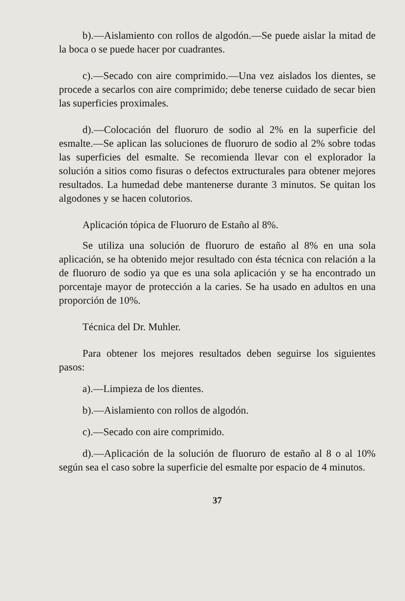b).—Aislamiento con rollos de algodón.—Se puede aislar la mitad de la boca o se puede hacer por cuadrantes.
c).—Secado con aire comprimido.—Una vez aislados los dientes, se procede a secarlos con aire comprimido; debe tenerse cuidado de secar bien las superficies proximales.
d).—Colocación del fluoruro de sodio al 2% en la superficie del esmalte.—Se aplican las soluciones de fluoruro de sodio al 2% sobre todas las superficies del esmalte. Se recomienda llevar con el explorador la solución a sitios como fisuras o defectos extructurales para obtener mejores resultados. La humedad debe mantenerse durante 3 minutos. Se quitan los algodones y se hacen colutorios.
Aplicación tópica de Fluoruro de Estaño al 8%.
Se utiliza una solución de fluoruro de estaño al 8% en una sola aplicación, se ha obtenido mejor resultado con ésta técnica con relación a la de fluoruro de sodio ya que es una sola aplicación y se ha encontrado un porcentaje mayor de protección a la caries. Se ha usado en adultos en una proporción de 10%.
Técnica del Dr. Muhler.
Para obtener los mejores resultados deben seguirse los siguientes pasos:
a).—Limpieza de los dientes.
b).—Aislamiento con rollos de algodón.
c).—Secado con aire comprimido.
d).—Aplicación de la solución de fluoruro de estaño al 8 o al 10% según sea el caso sobre la superficie del esmalte por espacio de 4 minutos.
37